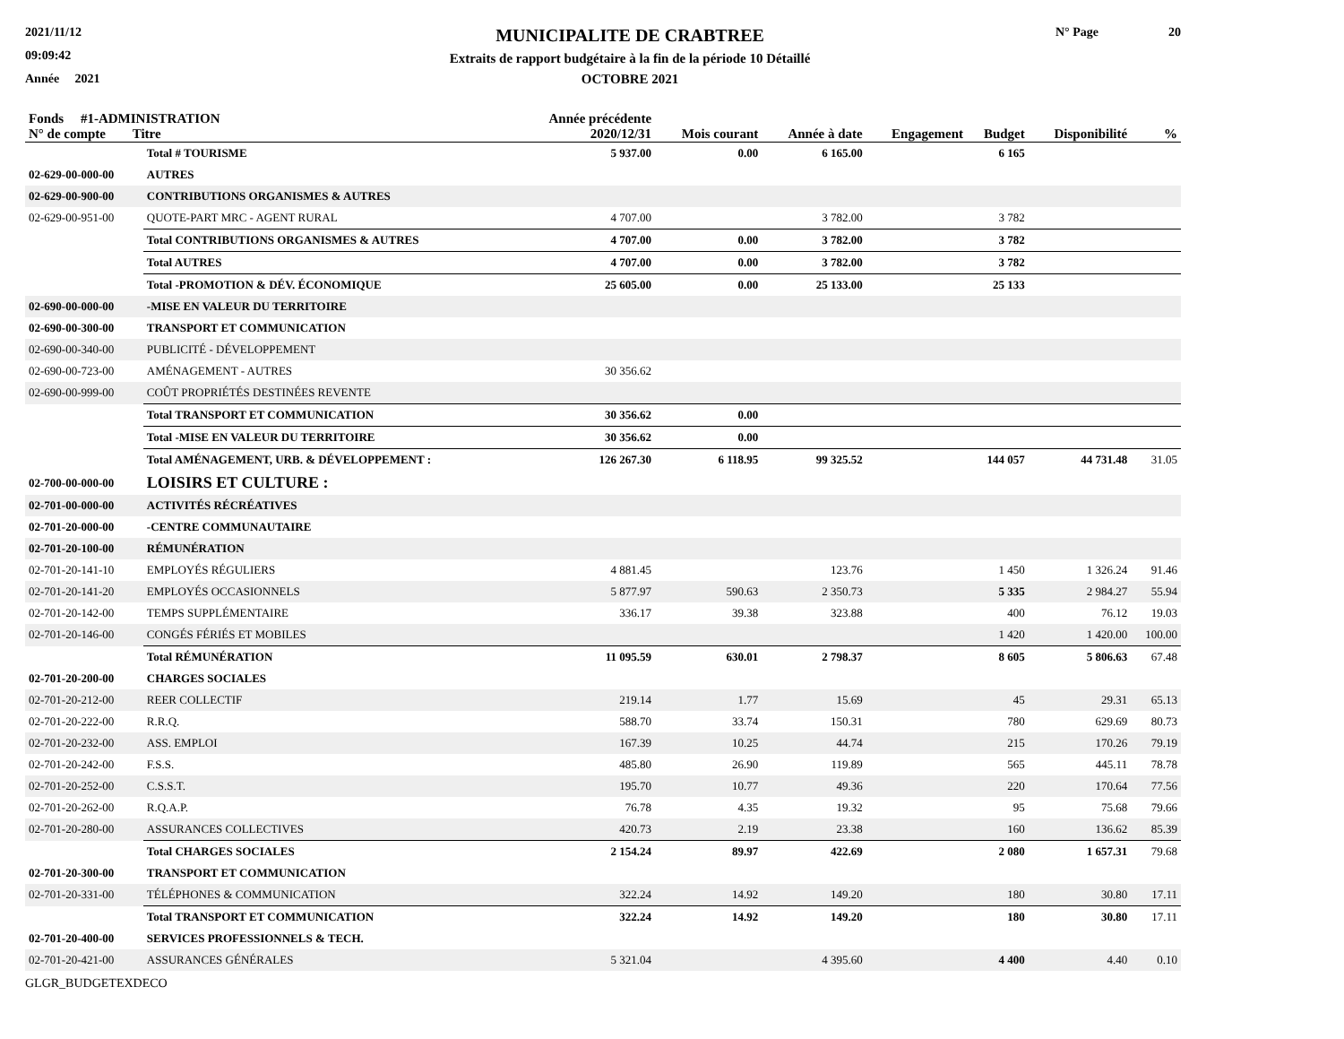2021/11/12
09:09:42
Année 2021
MUNICIPALITE DE CRABTREE
Extraits de rapport budgétaire à la fin de la période 10 Détaillé
OCTOBRE 2021
N° Page 20
| Fonds #1-ADMINISTRATION N° de compte Titre | | Année précédente 2020/12/31 | Mois courant | Année à date | Engagement | Budget | Disponibilité | % |
| --- | --- | --- | --- | --- | --- | --- | --- | --- |
| | Total # TOURISME | 5 937.00 | 0.00 | 6 165.00 | | 6 165 | | |
| 02-629-00-000-00 | AUTRES | | | | | | | |
| 02-629-00-900-00 | CONTRIBUTIONS ORGANISMES & AUTRES | | | | | | | |
| 02-629-00-951-00 | QUOTE-PART MRC - AGENT RURAL | 4 707.00 | | 3 782.00 | | 3 782 | | |
| | Total CONTRIBUTIONS ORGANISMES & AUTRES | 4 707.00 | 0.00 | 3 782.00 | | 3 782 | | |
| | Total AUTRES | 4 707.00 | 0.00 | 3 782.00 | | 3 782 | | |
| | Total -PROMOTION & DÉV. ÉCONOMIQUE | 25 605.00 | 0.00 | 25 133.00 | | 25 133 | | |
| 02-690-00-000-00 | -MISE EN VALEUR DU TERRITOIRE | | | | | | | |
| 02-690-00-300-00 | TRANSPORT ET COMMUNICATION | | | | | | | |
| 02-690-00-340-00 | PUBLICITÉ - DÉVELOPPEMENT | | | | | | | |
| 02-690-00-723-00 | AMÉNAGEMENT - AUTRES | 30 356.62 | | | | | | |
| 02-690-00-999-00 | COÛT PROPRIÉTÉS DESTINÉES REVENTE | | | | | | | |
| | Total TRANSPORT ET COMMUNICATION | 30 356.62 | 0.00 | | | | | |
| | Total -MISE EN VALEUR DU TERRITOIRE | 30 356.62 | 0.00 | | | | | |
| | Total AMÉNAGEMENT, URB. & DÉVELOPPEMENT : | 126 267.30 | 6 118.95 | 99 325.52 | | 144 057 | 44 731.48 | 31.05 |
| 02-700-00-000-00 | LOISIRS ET CULTURE : | | | | | | | |
| 02-701-00-000-00 | ACTIVITÉS RÉCRÉATIVES | | | | | | | |
| 02-701-20-000-00 | -CENTRE COMMUNAUTAIRE | | | | | | | |
| 02-701-20-100-00 | RÉMUNÉRATION | | | | | | | |
| 02-701-20-141-10 | EMPLOYÉS RÉGULIERS | 4 881.45 | | 123.76 | | 1 450 | 1 326.24 | 91.46 |
| 02-701-20-141-20 | EMPLOYÉS OCCASIONNELS | 5 877.97 | 590.63 | 2 350.73 | | 5 335 | 2 984.27 | 55.94 |
| 02-701-20-142-00 | TEMPS SUPPLÉMENTAIRE | 336.17 | 39.38 | 323.88 | | 400 | 76.12 | 19.03 |
| 02-701-20-146-00 | CONGÉS FÉRIÉS ET MOBILES | | | | | 1 420 | 1 420.00 | 100.00 |
| | Total RÉMUNÉRATION | 11 095.59 | 630.01 | 2 798.37 | | 8 605 | 5 806.63 | 67.48 |
| 02-701-20-200-00 | CHARGES SOCIALES | | | | | | | |
| 02-701-20-212-00 | REER COLLECTIF | 219.14 | 1.77 | 15.69 | | 45 | 29.31 | 65.13 |
| 02-701-20-222-00 | R.R.Q. | 588.70 | 33.74 | 150.31 | | 780 | 629.69 | 80.73 |
| 02-701-20-232-00 | ASS. EMPLOI | 167.39 | 10.25 | 44.74 | | 215 | 170.26 | 79.19 |
| 02-701-20-242-00 | F.S.S. | 485.80 | 26.90 | 119.89 | | 565 | 445.11 | 78.78 |
| 02-701-20-252-00 | C.S.S.T. | 195.70 | 10.77 | 49.36 | | 220 | 170.64 | 77.56 |
| 02-701-20-262-00 | R.Q.A.P. | 76.78 | 4.35 | 19.32 | | 95 | 75.68 | 79.66 |
| 02-701-20-280-00 | ASSURANCES COLLECTIVES | 420.73 | 2.19 | 23.38 | | 160 | 136.62 | 85.39 |
| | Total CHARGES SOCIALES | 2 154.24 | 89.97 | 422.69 | | 2 080 | 1 657.31 | 79.68 |
| 02-701-20-300-00 | TRANSPORT ET COMMUNICATION | | | | | | | |
| 02-701-20-331-00 | TÉLÉPHONES & COMMUNICATION | 322.24 | 14.92 | 149.20 | | 180 | 30.80 | 17.11 |
| | Total TRANSPORT ET COMMUNICATION | 322.24 | 14.92 | 149.20 | | 180 | 30.80 | 17.11 |
| 02-701-20-400-00 | SERVICES PROFESSIONNELS & TECH. | | | | | | | |
| 02-701-20-421-00 | ASSURANCES GÉNÉRALES | 5 321.04 | | 4 395.60 | | 4 400 | 4.40 | 0.10 |
GLGR_BUDGETEXDECO